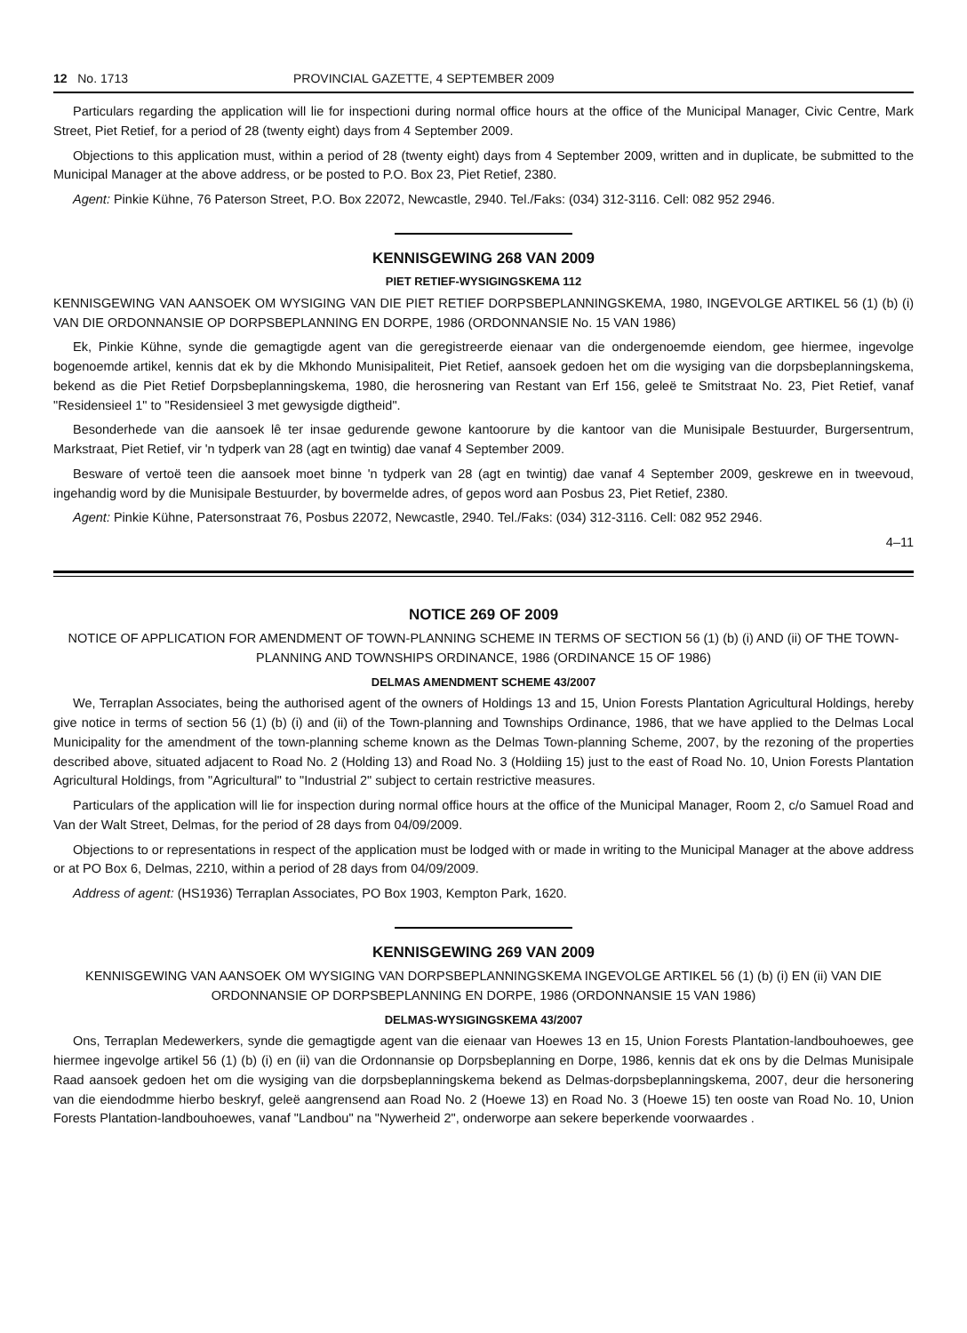12 No. 1713 PROVINCIAL GAZETTE, 4 SEPTEMBER 2009
Particulars regarding the application will lie for inspectioni during normal office hours at the office of the Municipal Manager, Civic Centre, Mark Street, Piet Retief, for a period of 28 (twenty eight) days from 4 September 2009.
Objections to this application must, within a period of 28 (twenty eight) days from 4 September 2009, written and in duplicate, be submitted to the Municipal Manager at the above address, or be posted to P.O. Box 23, Piet Retief, 2380.
Agent: Pinkie Kühne, 76 Paterson Street, P.O. Box 22072, Newcastle, 2940. Tel./Faks: (034) 312-3116. Cell: 082 952 2946.
KENNISGEWING 268 VAN 2009
PIET RETIEF-WYSIGINGSKEMA 112
KENNISGEWING VAN AANSOEK OM WYSIGING VAN DIE PIET RETIEF DORPSBEPLANNINGSKEMA, 1980, INGEVOLGE ARTIKEL 56 (1) (b) (i) VAN DIE ORDONNANSIE OP DORPSBEPLANNING EN DORPE, 1986 (ORDONNANSIE No. 15 VAN 1986)
Ek, Pinkie Kühne, synde die gemagtigde agent van die geregistreerde eienaar van die ondergenoemde eiendom, gee hiermee, ingevolge bogenoemde artikel, kennis dat ek by die Mkhondo Munisipaliteit, Piet Retief, aansoek gedoen het om die wysiging van die dorpsbeplanningskema, bekend as die Piet Retief Dorpsbeplanningskema, 1980, die herosnering van Restant van Erf 156, geleë te Smitstraat No. 23, Piet Retief, vanaf "Residensieel 1" to "Residensieel 3 met gewysigde digtheid".
Besonderhede van die aansoek lê ter insae gedurende gewone kantoorure by die kantoor van die Munisipale Bestuurder, Burgersentrum, Markstraat, Piet Retief, vir 'n tydperk van 28 (agt en twintig) dae vanaf 4 September 2009.
Besware of vertoë teen die aansoek moet binne 'n tydperk van 28 (agt en twintig) dae vanaf 4 September 2009, geskrewe en in tweevoud, ingehandig word by die Munisipale Bestuurder, by bovermelde adres, of gepos word aan Posbus 23, Piet Retief, 2380.
Agent: Pinkie Kühne, Patersonstraat 76, Posbus 22072, Newcastle, 2940. Tel./Faks: (034) 312-3116. Cell: 082 952 2946.
4–11
NOTICE 269 OF 2009
NOTICE OF APPLICATION FOR AMENDMENT OF TOWN-PLANNING SCHEME IN TERMS OF SECTION 56 (1) (b) (i) AND (ii) OF THE TOWN-PLANNING AND TOWNSHIPS ORDINANCE, 1986 (ORDINANCE 15 OF 1986)
DELMAS AMENDMENT SCHEME 43/2007
We, Terraplan Associates, being the authorised agent of the owners of Holdings 13 and 15, Union Forests Plantation Agricultural Holdings, hereby give notice in terms of section 56 (1) (b) (i) and (ii) of the Town-planning and Townships Ordinance, 1986, that we have applied to the Delmas Local Municipality for the amendment of the town-planning scheme known as the Delmas Town-planning Scheme, 2007, by the rezoning of the properties described above, situated adjacent to Road No. 2 (Holding 13) and Road No. 3 (Holdiing 15) just to the east of Road No. 10, Union Forests Plantation Agricultural Holdings, from "Agricultural" to "Industrial 2" subject to certain restrictive measures.
Particulars of the application will lie for inspection during normal office hours at the office of the Municipal Manager, Room 2, c/o Samuel Road and Van der Walt Street, Delmas, for the period of 28 days from 04/09/2009.
Objections to or representations in respect of the application must be lodged with or made in writing to the Municipal Manager at the above address or at PO Box 6, Delmas, 2210, within a period of 28 days from 04/09/2009.
Address of agent: (HS1936) Terraplan Associates, PO Box 1903, Kempton Park, 1620.
KENNISGEWING 269 VAN 2009
KENNISGEWING VAN AANSOEK OM WYSIGING VAN DORPSBEPLANNINGSKEMA INGEVOLGE ARTIKEL 56 (1) (b) (i) EN (ii) VAN DIE ORDONNANSIE OP DORPSBEPLANNING EN DORPE, 1986 (ORDONNANSIE 15 VAN 1986)
DELMAS-WYSIGINGSKEMA 43/2007
Ons, Terraplan Medewerkers, synde die gemagtigde agent van die eienaar van Hoewes 13 en 15, Union Forests Plantation-landbouhoewes, gee hiermee ingevolge artikel 56 (1) (b) (i) en (ii) van die Ordonnansie op Dorpsbeplanning en Dorpe, 1986, kennis dat ek ons by die Delmas Munisipale Raad aansoek gedoen het om die wysiging van die dorpsbeplanningskema bekend as Delmas-dorpsbeplanningskema, 2007, deur die hersonering van die eiendodmme hierbo beskryf, geleë aangrensend aan Road No. 2 (Hoewe 13) en Road No. 3 (Hoewe 15) ten ooste van Road No. 10, Union Forests Plantation-landbouhoewes, vanaf "Landbou" na "Nywerheid 2", onderworpe aan sekere beperkende voorwaardes .